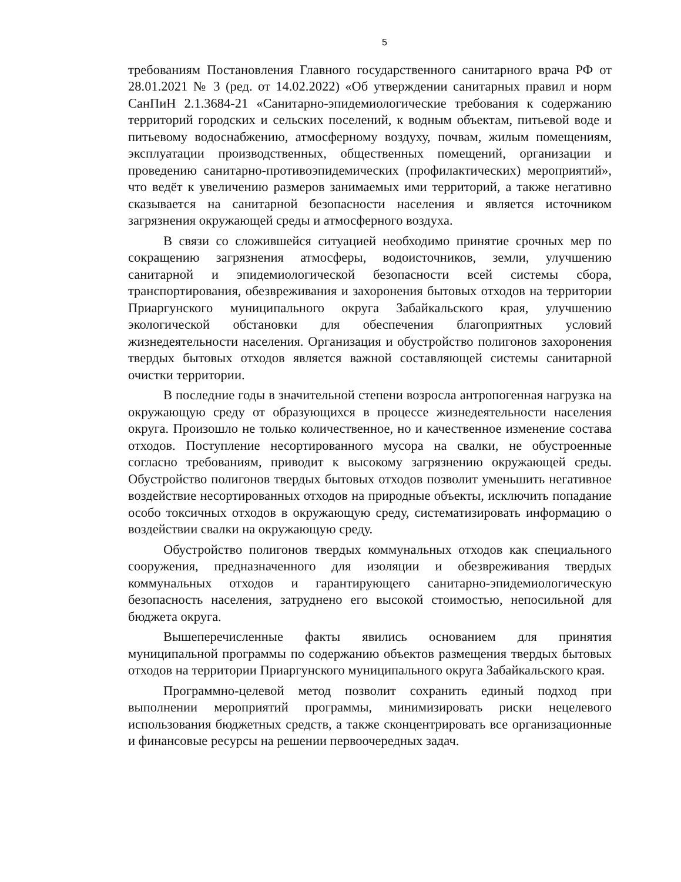5
требованиям Постановления Главного государственного санитарного врача РФ от 28.01.2021 № 3 (ред. от 14.02.2022) «Об утверждении санитарных правил и норм СанПиН 2.1.3684-21 «Санитарно-эпидемиологические требования к содержанию территорий городских и сельских поселений, к водным объектам, питьевой воде и питьевому водоснабжению, атмосферному воздуху, почвам, жилым помещениям, эксплуатации производственных, общественных помещений, организации и проведению санитарно-противоэпидемических (профилактических) мероприятий», что ведёт к увеличению размеров занимаемых ими территорий, а также негативно сказывается на санитарной безопасности населения и является источником загрязнения окружающей среды и атмосферного воздуха.
В связи со сложившейся ситуацией необходимо принятие срочных мер по сокращению загрязнения атмосферы, водоисточников, земли, улучшению санитарной и эпидемиологической безопасности всей системы сбора, транспортирования, обезвреживания и захоронения бытовых отходов на территории Приаргунского муниципального округа Забайкальского края, улучшению экологической обстановки для обеспечения благоприятных условий жизнедеятельности населения. Организация и обустройство полигонов захоронения твердых бытовых отходов является важной составляющей системы санитарной очистки территории.
В последние годы в значительной степени возросла антропогенная нагрузка на окружающую среду от образующихся в процессе жизнедеятельности населения округа. Произошло не только количественное, но и качественное изменение состава отходов. Поступление несортированного мусора на свалки, не обустроенные согласно требованиям, приводит к высокому загрязнению окружающей среды. Обустройство полигонов твердых бытовых отходов позволит уменьшить негативное воздействие несортированных отходов на природные объекты, исключить попадание особо токсичных отходов в окружающую среду, систематизировать информацию о воздействии свалки на окружающую среду.
Обустройство полигонов твердых коммунальных отходов как специального сооружения, предназначенного для изоляции и обезвреживания твердых коммунальных отходов и гарантирующего санитарно-эпидемиологическую безопасность населения, затруднено его высокой стоимостью, непосильной для бюджета округа.
Вышеперечисленные факты явились основанием для принятия муниципальной программы по содержанию объектов размещения твердых бытовых отходов на территории Приаргунского муниципального округа Забайкальского края.
Программно-целевой метод позволит сохранить единый подход при выполнении мероприятий программы, минимизировать риски нецелевого использования бюджетных средств, а также сконцентрировать все организационные и финансовые ресурсы на решении первоочередных задач.